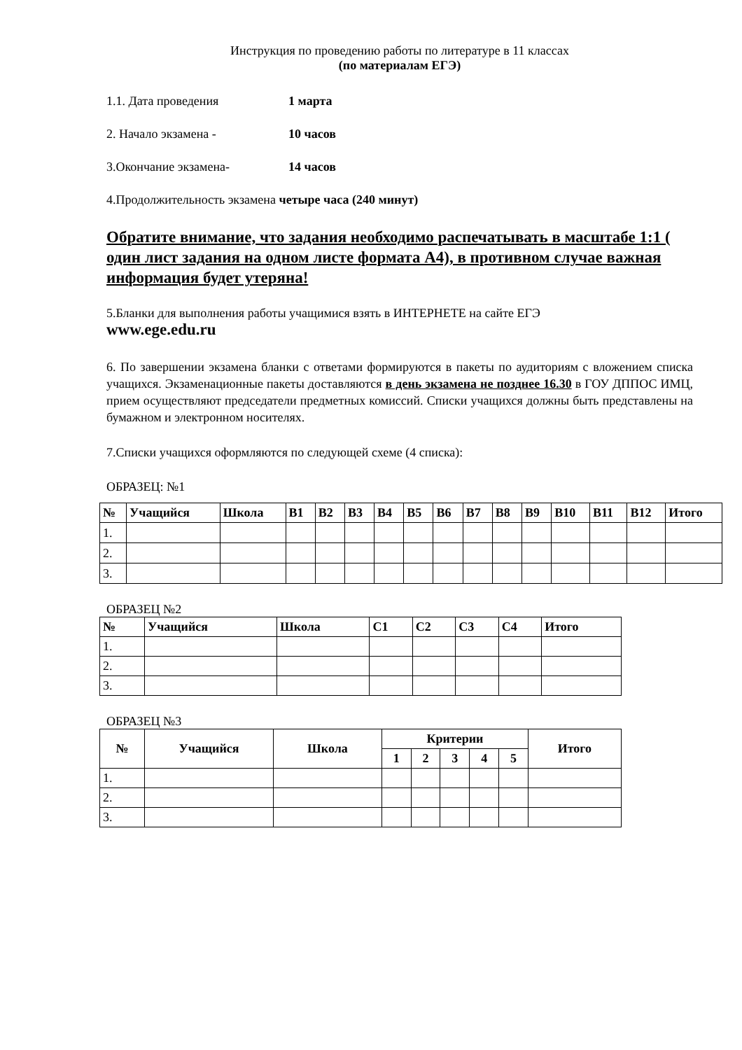Инструкция по проведению работы по литературе в 11 классах
(по материалам ЕГЭ)
1.1. Дата проведения 1 марта
2. Начало экзамена - 10 часов
3.Окончание экзамена- 14 часов
4.Продолжительность экзамена четыре часа (240 минут)
Обратите внимание, что задания необходимо распечатывать в масштабе 1:1 ( один лист задания на одном листе формата А4), в противном случае важная информация будет утеряна!
5.Бланки для выполнения работы учащимися взять в ИНТЕРНЕТЕ на сайте ЕГЭ
www.ege.edu.ru
6. По завершении экзамена бланки с ответами формируются в пакеты по аудиториям с вложением списка учащихся. Экзаменационные пакеты доставляются в день экзамена не позднее 16.30 в ГОУ ДППОС ИМЦ, прием осуществляют председатели предметных комиссий. Списки учащихся должны быть представлены на бумажном и электронном носителях.
7.Списки учащихся оформляются по следующей схеме (4 списка):
ОБРАЗЕЦ: №1
| № | Учащийся | Школа | В1 | В2 | В3 | В4 | В5 | В6 | В7 | В8 | В9 | В10 | В11 | В12 | Итого |
| --- | --- | --- | --- | --- | --- | --- | --- | --- | --- | --- | --- | --- | --- | --- | --- |
| 1. | | | | | | | | | | | | | | | |
| 2. | | | | | | | | | | | | | | | |
| 3. | | | | | | | | | | | | | | | |
ОБРАЗЕЦ №2
| № | Учащийся | Школа | С1 | С2 | С3 | С4 | Итого |
| --- | --- | --- | --- | --- | --- | --- | --- |
| 1. | | | | | | | |
| 2. | | | | | | | |
| 3. | | | | | | | |
ОБРАЗЕЦ №3
| № | Учащийся | Школа | Критерии | | | | | Итого |
| --- | --- | --- | --- | --- | --- | --- | --- | --- |
| | | | 1 | 2 | 3 | 4 | 5 | |
| 1. | | | | | | | | |
| 2. | | | | | | | | |
| 3. | | | | | | | | |